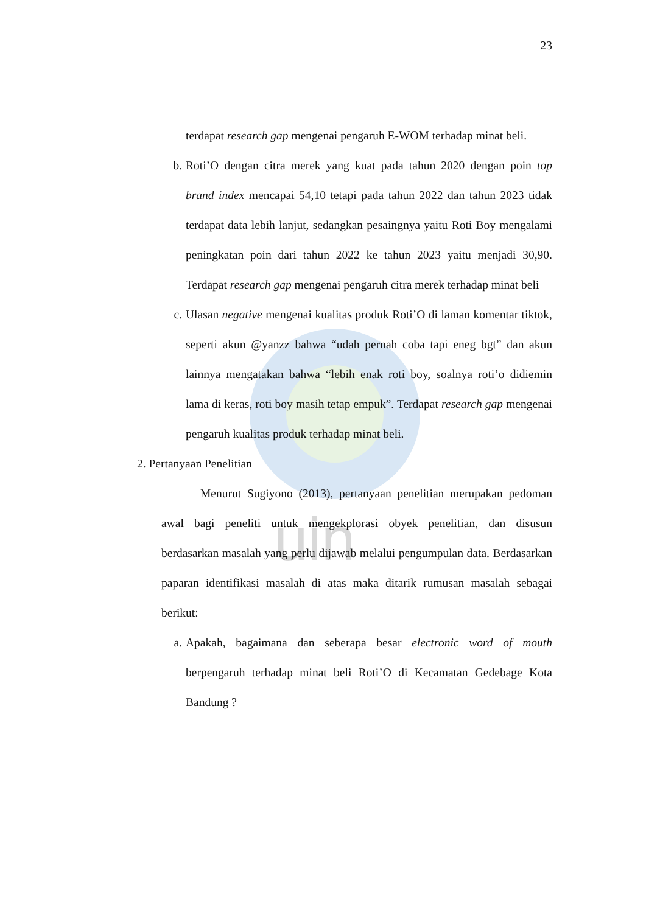uin
23
terdapat research gap mengenai pengaruh E-WOM terhadap minat beli.
b. Roti’O dengan citra merek yang kuat pada tahun 2020 dengan poin top brand index mencapai 54,10 tetapi pada tahun 2022 dan tahun 2023 tidak terdapat data lebih lanjut, sedangkan pesaingnya yaitu Roti Boy mengalami peningkatan poin dari tahun 2022 ke tahun 2023 yaitu menjadi 30,90. Terdapat research gap mengenai pengaruh citra merek terhadap minat beli
c. Ulasan negative mengenai kualitas produk Roti’O di laman komentar tiktok, seperti akun @yanzz bahwa “udah pernah coba tapi eneg bgt” dan akun lainnya mengatakan bahwa “lebih enak roti boy, soalnya roti’o didiemin lama di keras, roti boy masih tetap empuk”. Terdapat research gap mengenai pengaruh kualitas produk terhadap minat beli.
2. Pertanyaan Penelitian
Menurut Sugiyono (2013), pertanyaan penelitian merupakan pedoman awal bagi peneliti untuk mengekplorasi obyek penelitian, dan disusun berdasarkan masalah yang perlu dijawab melalui pengumpulan data. Berdasarkan paparan identifikasi masalah di atas maka ditarik rumusan masalah sebagai berikut:
a. Apakah, bagaimana dan seberapa besar electronic word of mouth berpengaruh terhadap minat beli Roti’O di Kecamatan Gedebage Kota Bandung ?